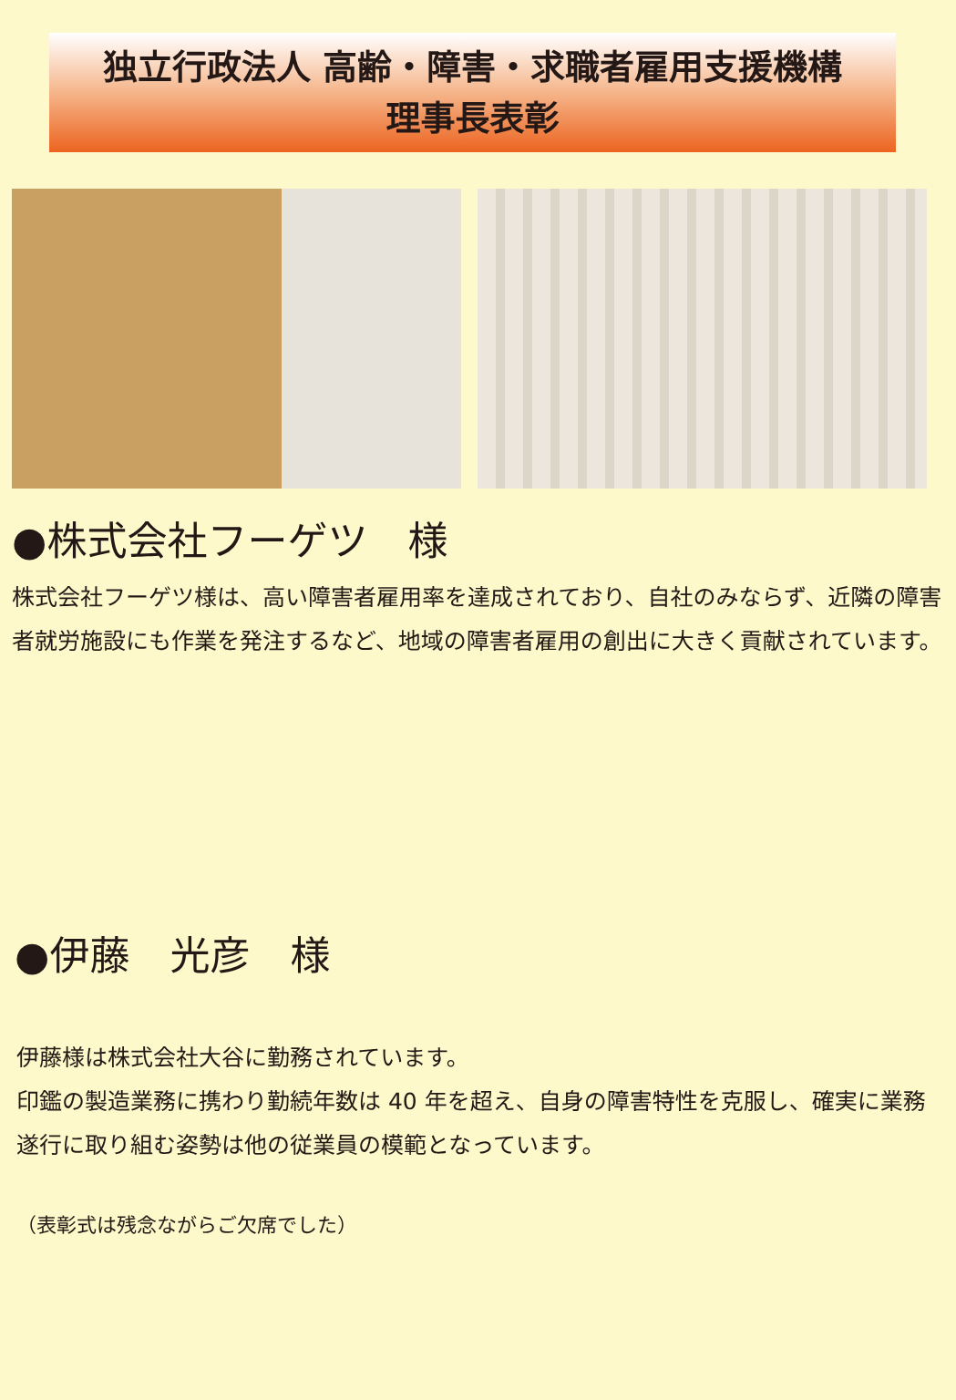独立行政法人 高齢・障害・求職者雇用支援機構
理事長表彰
●株式会社フーゲツ　様
株式会社フーゲツ様は、高い障害者雇用率を達成されており、自社のみならず、近隣の障害者就労施設にも作業を発注するなど、地域の障害者雇用の創出に大きく貢献されています。
●伊藤　光彦　様
伊藤様は株式会社大谷に勤務されています。
印鑑の製造業務に携わり勤続年数は 40 年を超え、自身の障害特性を克服し、確実に業務遂行に取り組む姿勢は他の従業員の模範となっています。
（表彰式は残念ながらご欠席でした）